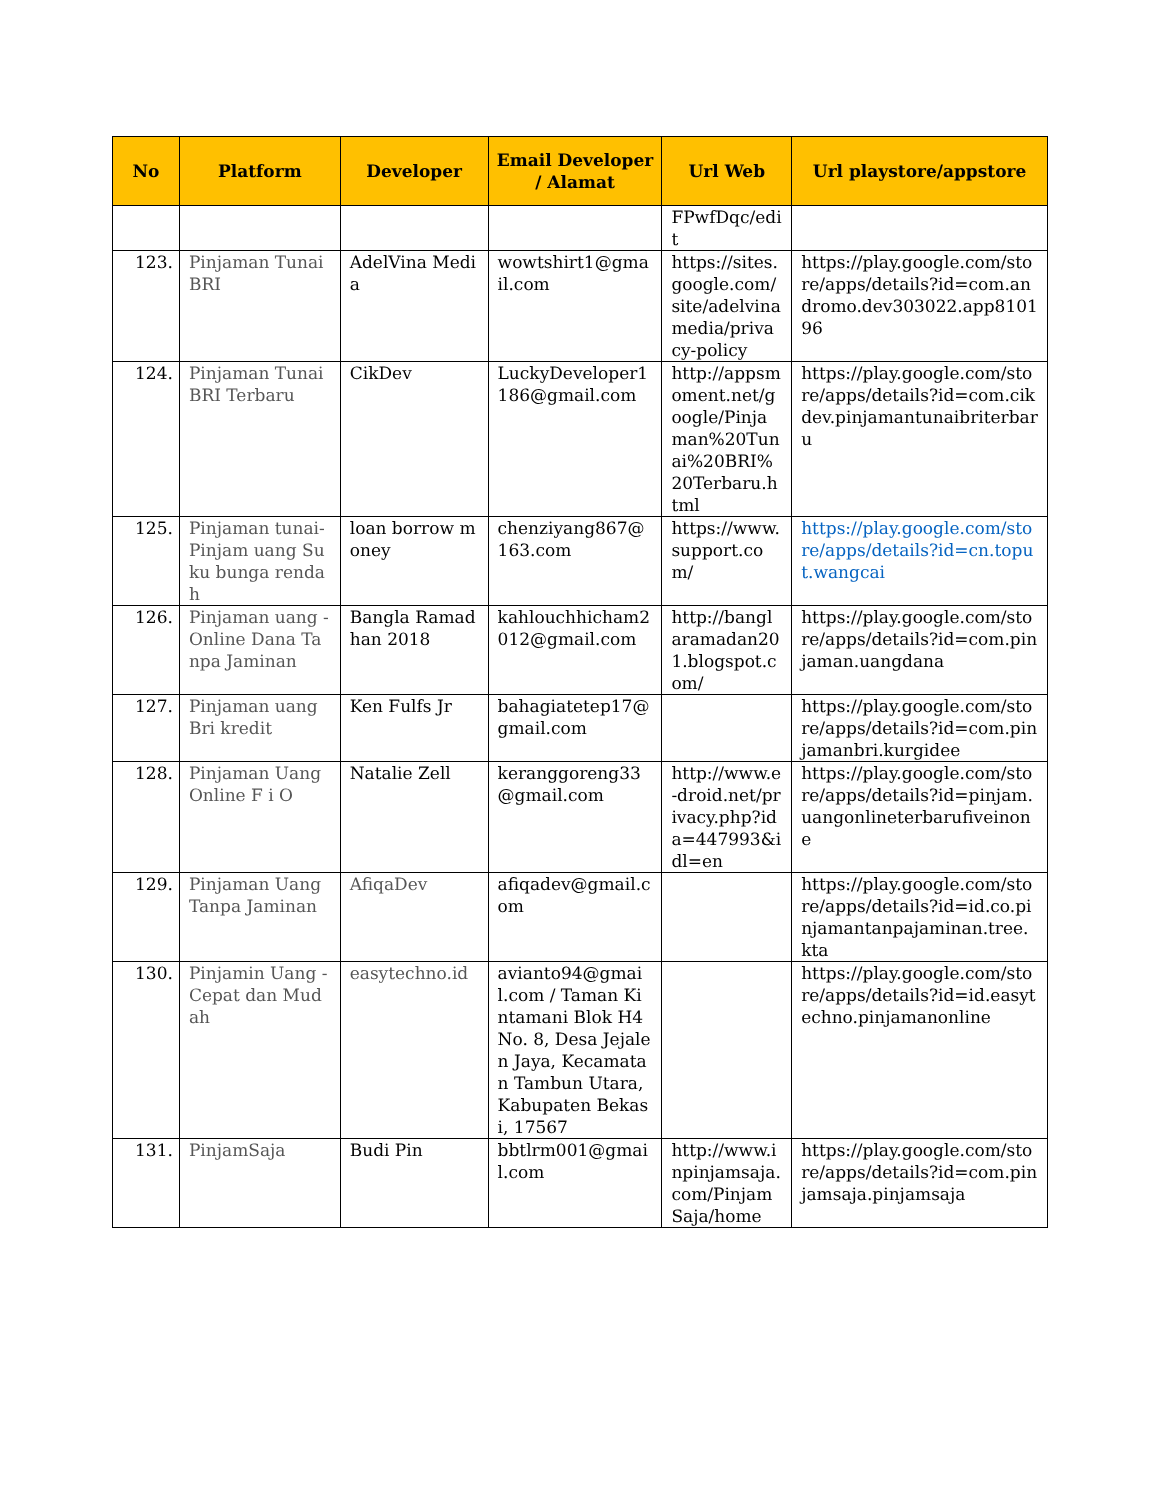| No | Platform | Developer | Email Developer / Alamat | Url Web | Url playstore/appstore |
| --- | --- | --- | --- | --- | --- |
| | | | | FPwfDqc/edit | |
| 123. | Pinjaman Tunai BRI | AdelVina Media | wowtshirt1@gmail.com | https://sites.google.com/site/adelvinamedia/privacy-policy | https://play.google.com/store/apps/details?id=com.andromo.dev303022.app810196 |
| 124. | Pinjaman Tunai BRI Terbaru | CikDev | LuckyDeveloper1186@gmail.com | http://appsmoment.net/google/Pinjaman%20Tunai%20BRI%20Terbaru.html | https://play.google.com/store/apps/details?id=com.cikdev.pinjamantunaibriterbaru |
| 125. | Pinjaman tunai-Pinjam uang Suku bunga rendah | loan borrow money | chenziyang867@163.com | https://www.support.com/ | https://play.google.com/store/apps/details?id=cn.toput.wangcai |
| 126. | Pinjaman uang - Online Dana Tanpa Jaminan | Bangla Ramadhan 2018 | kahlouchhicham2012@gmail.com | http://banglaramadan201.blogspot.com/ | https://play.google.com/store/apps/details?id=com.pinjaman.uangdana |
| 127. | Pinjaman uang Bri kredit | Ken Fulfs Jr | bahagiatetep17@gmail.com | | https://play.google.com/store/apps/details?id=com.pinjamanbri.kurgidee |
| 128. | Pinjaman Uang Online F i O | Natalie Zell | keranggoreng33@gmail.com | http://www.e-droid.net/privacy.php?ida=447993&idl=en | https://play.google.com/store/apps/details?id=pinjam.uangonlineterbarufiveinone |
| 129. | Pinjaman Uang Tanpa Jaminan | AfiqaDev | afiqadev@gmail.com | | https://play.google.com/store/apps/details?id=id.co.pinjamantanpajaminan.tree.kta |
| 130. | Pinjamin Uang - Cepat dan Mudah | easytechno.id | avianto94@gmail.com / Taman Kintamani Blok H4 No. 8, Desa Jejalen Jaya, Kecamatan Tambun Utara, Kabupaten Bekasi, 17567 | | https://play.google.com/store/apps/details?id=id.easytechno.pinjamanonline |
| 131. | PinjamSaja | Budi Pin | bbtlrm001@gmail.com | http://www.inpinjamsaja.com/PinjamSaja/home | https://play.google.com/store/apps/details?id=com.pinjamsaja.pinjamsaja |